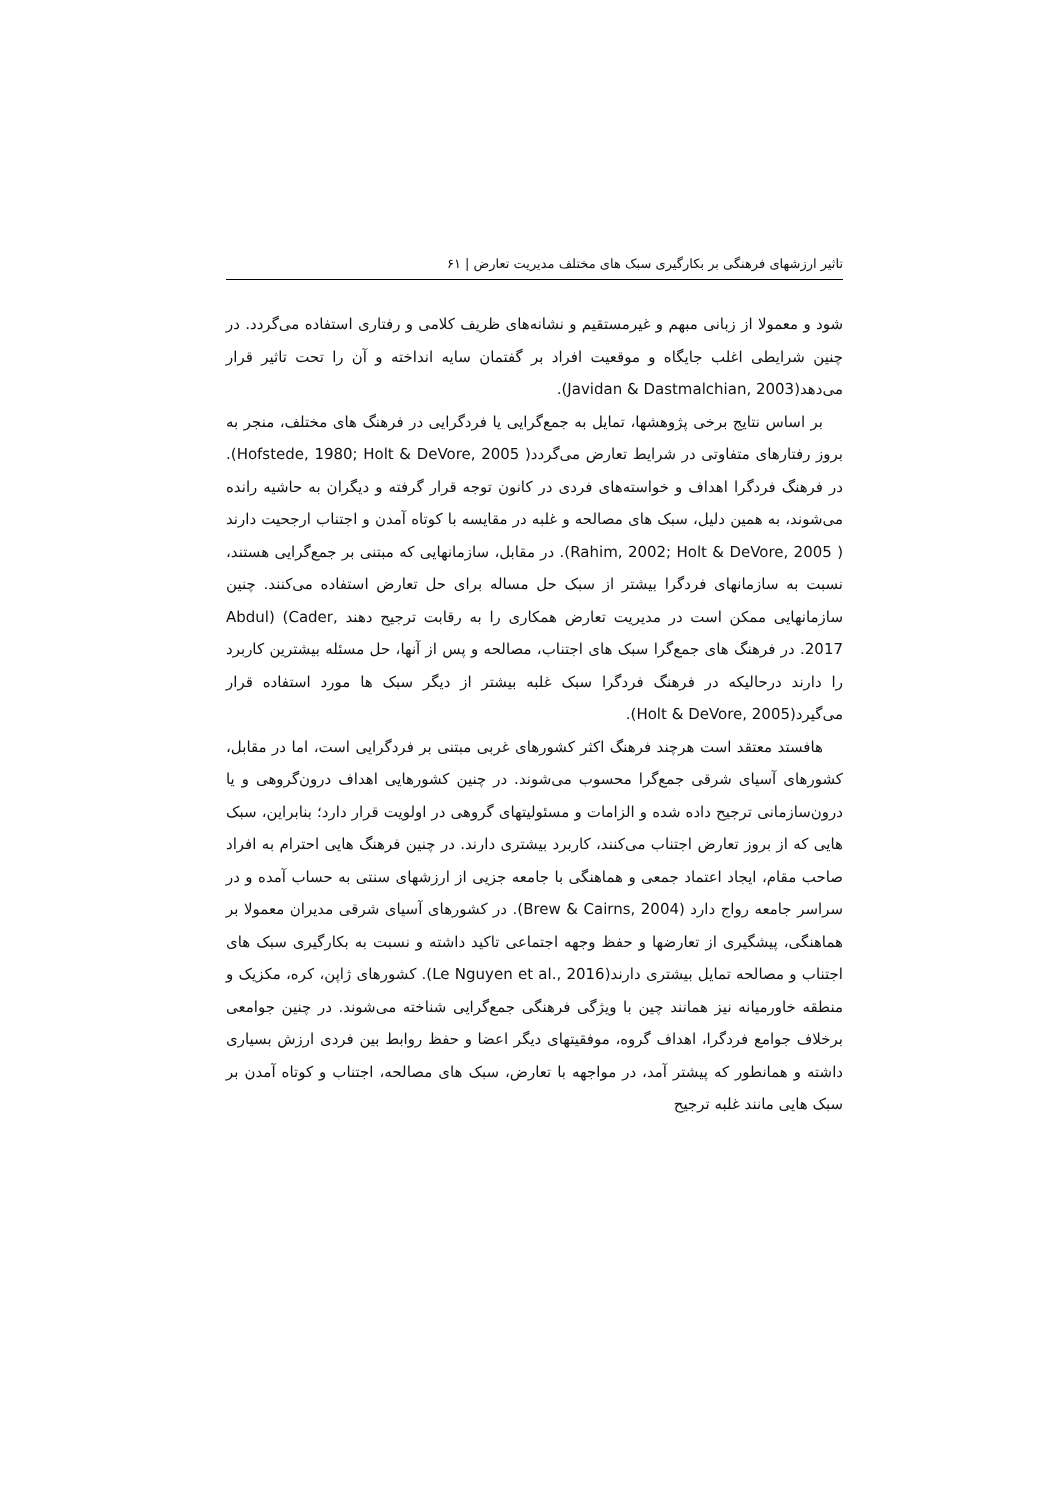تاثیر ارزشهای فرهنگی بر بکارگیری سبک های مختلف مدیریت تعارض | ۶۱
شود و معمولا از زبانی مبهم و غیرمستقیم و نشانه‌های ظریف کلامی و رفتاری استفاده می‌گردد. در چنین شرایطی اغلب جایگاه و موقعیت افراد بر گفتمان سایه انداخته و آن را تحت تاثیر قرار می‌دهد(Javidan & Dastmalchian, 2003).
بر اساس نتایج برخی پژوهشها، تمایل به جمع‌گرایی یا فردگرایی در فرهنگ های مختلف، منجر به بروز رفتارهای متفاوتی در شرایط تعارض می‌گردد( Hofstede, 1980; Holt & DeVore, 2005). در فرهنگ فردگرا اهداف و خواسته‌های فردی در کانون توجه قرار گرفته و دیگران به حاشیه رانده می‌شوند، به همین دلیل، سبک های مصالحه و غلبه در مقایسه با کوتاه آمدن و اجتناب ارجحیت دارند ( Rahim, 2002; Holt & DeVore, 2005). در مقابل، سازمانهایی که مبتنی بر جمع‌گرایی هستند، نسبت به سازمانهای فردگرا بیشتر از سبک حل مساله برای حل تعارض استفاده می‌کنند. چنین سازمانهایی ممکن است در مدیریت تعارض همکاری را به رقابت ترجیح دهند Abdul) (Cader, 2017. در فرهنگ های جمع‌گرا سبک های اجتناب، مصالحه و پس از آنها، حل مسئله بیشترین کاربرد را دارند درحالیکه در فرهنگ فردگرا سبک غلبه بیشتر از دیگر سبک ها مورد استفاده قرار می‌گیرد(Holt & DeVore, 2005).
هافستد معتقد است هرچند فرهنگ اکثر کشورهای غربی مبتنی بر فردگرایی است، اما در مقابل، کشورهای آسیای شرقی جمع‌گرا محسوب می‌شوند. در چنین کشورهایی اهداف درون‌گروهی و یا درون‌سازمانی ترجیح داده شده و الزامات و مسئولیتهای گروهی در اولویت قرار دارد؛ بنابراین، سبک هایی که از بروز تعارض اجتناب می‌کنند، کاربرد بیشتری دارند. در چنین فرهنگ هایی احترام به افراد صاحب مقام، ایجاد اعتماد جمعی و هماهنگی با جامعه جزیی از ارزشهای سنتی به حساب آمده و در سراسر جامعه رواج دارد (Brew & Cairns, 2004). در کشورهای آسیای شرقی مدیران معمولا بر هماهنگی، پیشگیری از تعارضها و حفظ وجهه اجتماعی تاکید داشته و نسبت به بکارگیری سبک های اجتناب و مصالحه تمایل بیشتری دارند(Le Nguyen et al., 2016). کشورهای ژاپن، کره، مکزیک و منطقه خاورمیانه نیز همانند چین با ویژگی فرهنگی جمع‌گرایی شناخته می‌شوند. در چنین جوامعی برخلاف جوامع فردگرا، اهداف گروه، موفقیتهای دیگر اعضا و حفظ روابط بین فردی ارزش بسیاری داشته و همانطور که پیشتر آمد، در مواجهه با تعارض، سبک های مصالحه، اجتناب و کوتاه آمدن بر سبک هایی مانند غلبه ترجیح